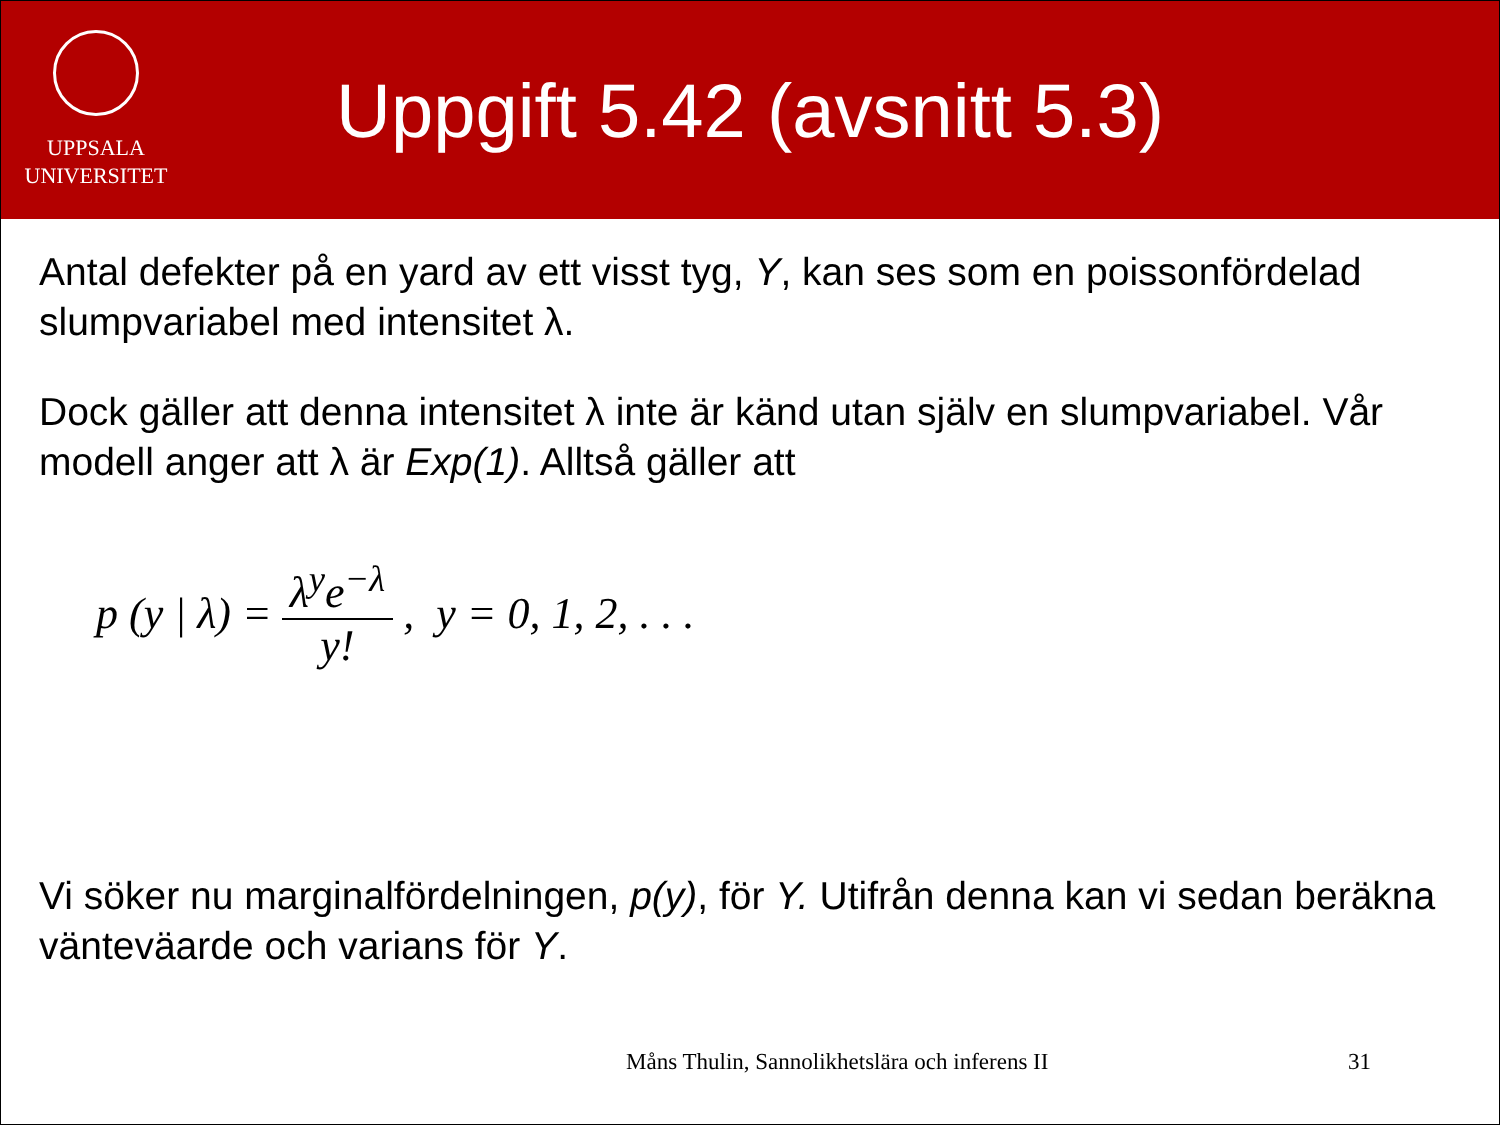UPPSALA
UNIVERSITET
Uppgift 5.42 (avsnitt 5.3)
Antal defekter på en yard av ett visst tyg, Y, kan ses som en poissonfördelad slumpvariabel med intensitet λ.
Dock gäller att denna intensitet λ inte är känd utan själv en slumpvariabel. Vår modell anger att λ är Exp(1). Alltså gäller att
p (y | λ) = λ<sup>y</sup>e<sup>−λ</sup> y!, y = 0, 1, 2, . . .
Vi söker nu marginalfördelningen, p(y), för Y. Utifrån denna kan vi sedan beräkna vänteväarde och varians för Y.
Måns Thulin, Sannolikhetslära och inferens II 31